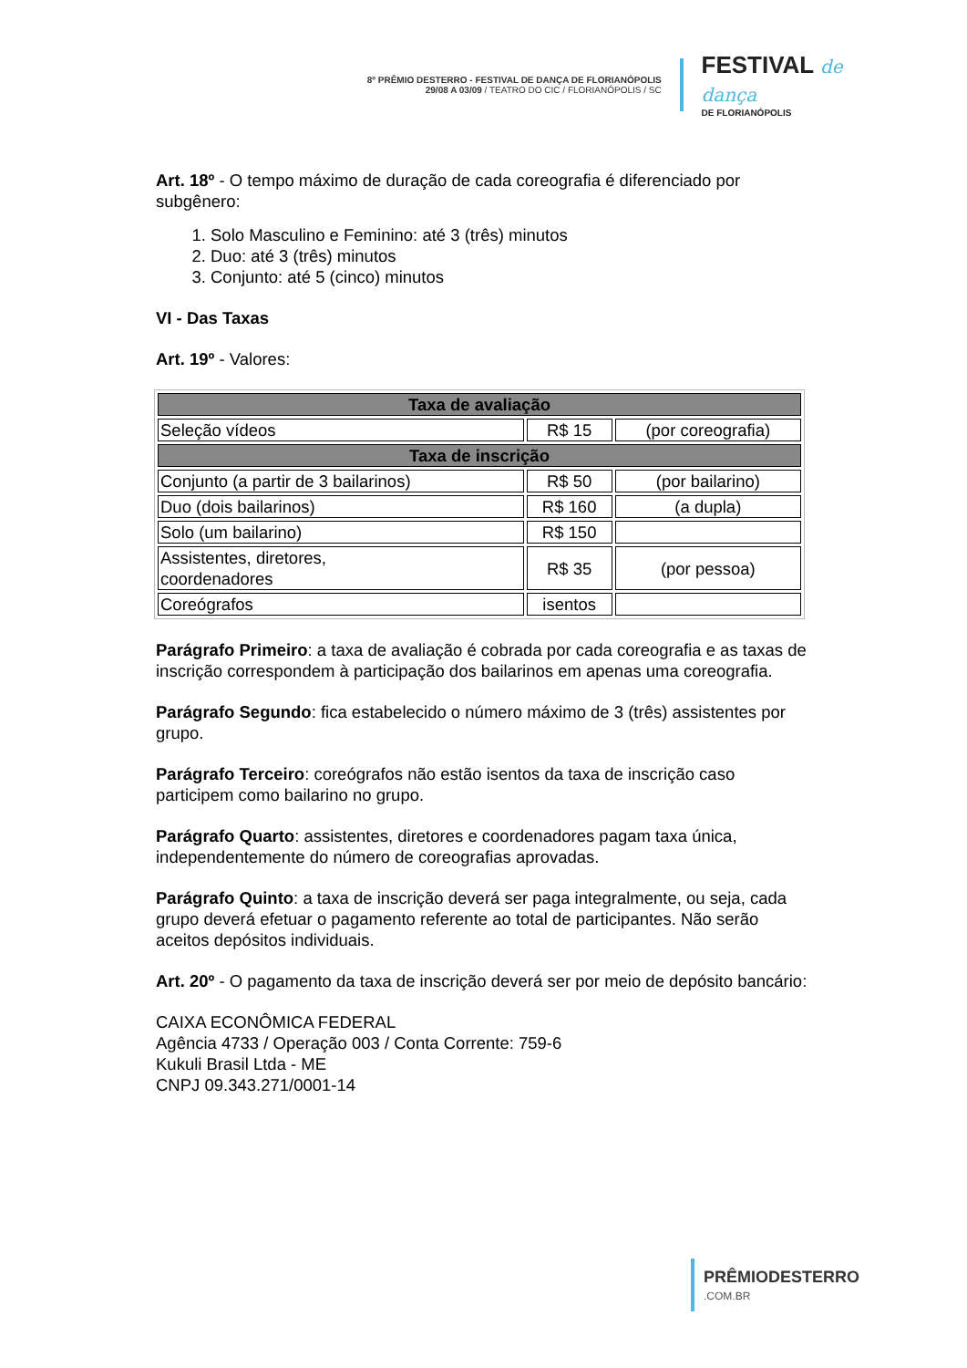8º PRÊMIO DESTERRO - FESTIVAL DE DANÇA DE FLORIANÓPOLIS
29/08 A 03/09 / TEATRO DO CIC / FLORIANÓPOLIS / SC
FESTIVAL de dança
DE FLORIANÓPOLIS
Art. 18º - O tempo máximo de duração de cada coreografia é diferenciado por subgênero:
1. Solo Masculino e Feminino: até 3 (três) minutos
2. Duo: até 3 (três) minutos
3. Conjunto: até 5 (cinco) minutos
VI - Das Taxas
Art. 19º - Valores:
| Taxa de avaliação | | |
| --- | --- | --- |
| Seleção vídeos | R$ 15 | (por coreografia) |
| Taxa de inscrição | | |
| Conjunto (a partir de 3 bailarinos) | R$ 50 | (por bailarino) |
| Duo (dois bailarinos) | R$ 160 | (a dupla) |
| Solo (um bailarino) | R$ 150 | |
| Assistentes, diretores, coordenadores | R$ 35 | (por pessoa) |
| Coreógrafos | isentos | |
Parágrafo Primeiro: a taxa de avaliação é cobrada por cada coreografia e as taxas de inscrição correspondem à participação dos bailarinos em apenas uma coreografia.
Parágrafo Segundo: fica estabelecido o número máximo de 3 (três) assistentes por grupo.
Parágrafo Terceiro: coreógrafos não estão isentos da taxa de inscrição caso participem como bailarino no grupo.
Parágrafo Quarto: assistentes, diretores e coordenadores pagam taxa única, independentemente do número de coreografias aprovadas.
Parágrafo Quinto: a taxa de inscrição deverá ser paga integralmente, ou seja, cada grupo deverá efetuar o pagamento referente ao total de participantes. Não serão aceitos depósitos individuais.
Art. 20º - O pagamento da taxa de inscrição deverá ser por meio de depósito bancário:
CAIXA ECONÔMICA FEDERAL
Agência 4733 / Operação 003 / Conta Corrente: 759-6
Kukuli Brasil Ltda - ME
CNPJ 09.343.271/0001-14
PRÊMIODESTERRO
.COM.BR